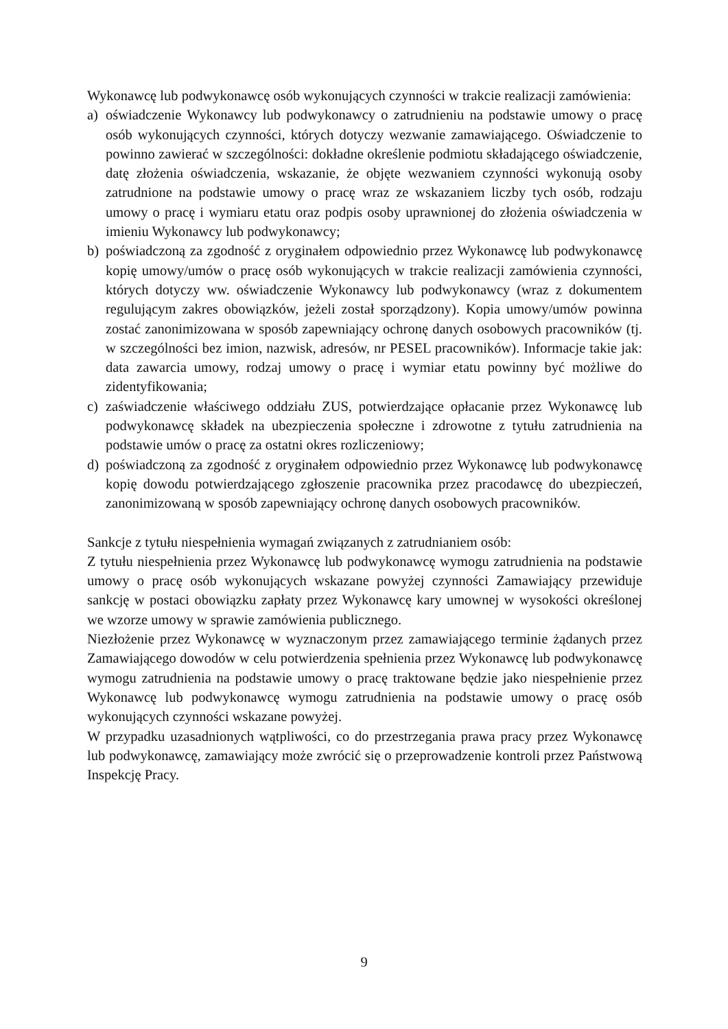Wykonawcę lub podwykonawcę osób wykonujących czynności w trakcie realizacji zamówienia:
a) oświadczenie Wykonawcy lub podwykonawcy o zatrudnieniu na podstawie umowy o pracę osób wykonujących czynności, których dotyczy wezwanie zamawiającego. Oświadczenie to powinno zawierać w szczególności: dokładne określenie podmiotu składającego oświadczenie, datę złożenia oświadczenia, wskazanie, że objęte wezwaniem czynności wykonują osoby zatrudnione na podstawie umowy o pracę wraz ze wskazaniem liczby tych osób, rodzaju umowy o pracę i wymiaru etatu oraz podpis osoby uprawnionej do złożenia oświadczenia w imieniu Wykonawcy lub podwykonawcy;
b) poświadczoną za zgodność z oryginałem odpowiednio przez Wykonawcę lub podwykonawcę kopię umowy/umów o pracę osób wykonujących w trakcie realizacji zamówienia czynności, których dotyczy ww. oświadczenie Wykonawcy lub podwykonawcy (wraz z dokumentem regulującym zakres obowiązków, jeżeli został sporządzony). Kopia umowy/umów powinna zostać zanonimizowana w sposób zapewniający ochronę danych osobowych pracowników (tj. w szczególności bez imion, nazwisk, adresów, nr PESEL pracowników). Informacje takie jak: data zawarcia umowy, rodzaj umowy o pracę i wymiar etatu powinny być możliwe do zidentyfikowania;
c) zaświadczenie właściwego oddziału ZUS, potwierdzające opłacanie przez Wykonawcę lub podwykonawcę składek na ubezpieczenia społeczne i zdrowotne z tytułu zatrudnienia na podstawie umów o pracę za ostatni okres rozliczeniowy;
d) poświadczoną za zgodność z oryginałem odpowiednio przez Wykonawcę lub podwykonawcę kopię dowodu potwierdzającego zgłoszenie pracownika przez pracodawcę do ubezpieczeń, zanonimizowaną w sposób zapewniający ochronę danych osobowych pracowników.
Sankcje z tytułu niespełnienia wymagań związanych z zatrudnianiem osób:
Z tytułu niespełnienia przez Wykonawcę lub podwykonawcę wymogu zatrudnienia na podstawie umowy o pracę osób wykonujących wskazane powyżej czynności Zamawiający przewiduje sankcję w postaci obowiązku zapłaty przez Wykonawcę kary umownej w wysokości określonej we wzorze umowy w sprawie zamówienia publicznego.
Niezłożenie przez Wykonawcę w wyznaczonym przez zamawiającego terminie żądanych przez Zamawiającego dowodów w celu potwierdzenia spełnienia przez Wykonawcę lub podwykonawcę wymogu zatrudnienia na podstawie umowy o pracę traktowane będzie jako niespełnienie przez Wykonawcę lub podwykonawcę wymogu zatrudnienia na podstawie umowy o pracę osób wykonujących czynności wskazane powyżej.
W przypadku uzasadnionych wątpliwości, co do przestrzegania prawa pracy przez Wykonawcę lub podwykonawcę, zamawiający może zwrócić się o przeprowadzenie kontroli przez Państwową Inspekcję Pracy.
9